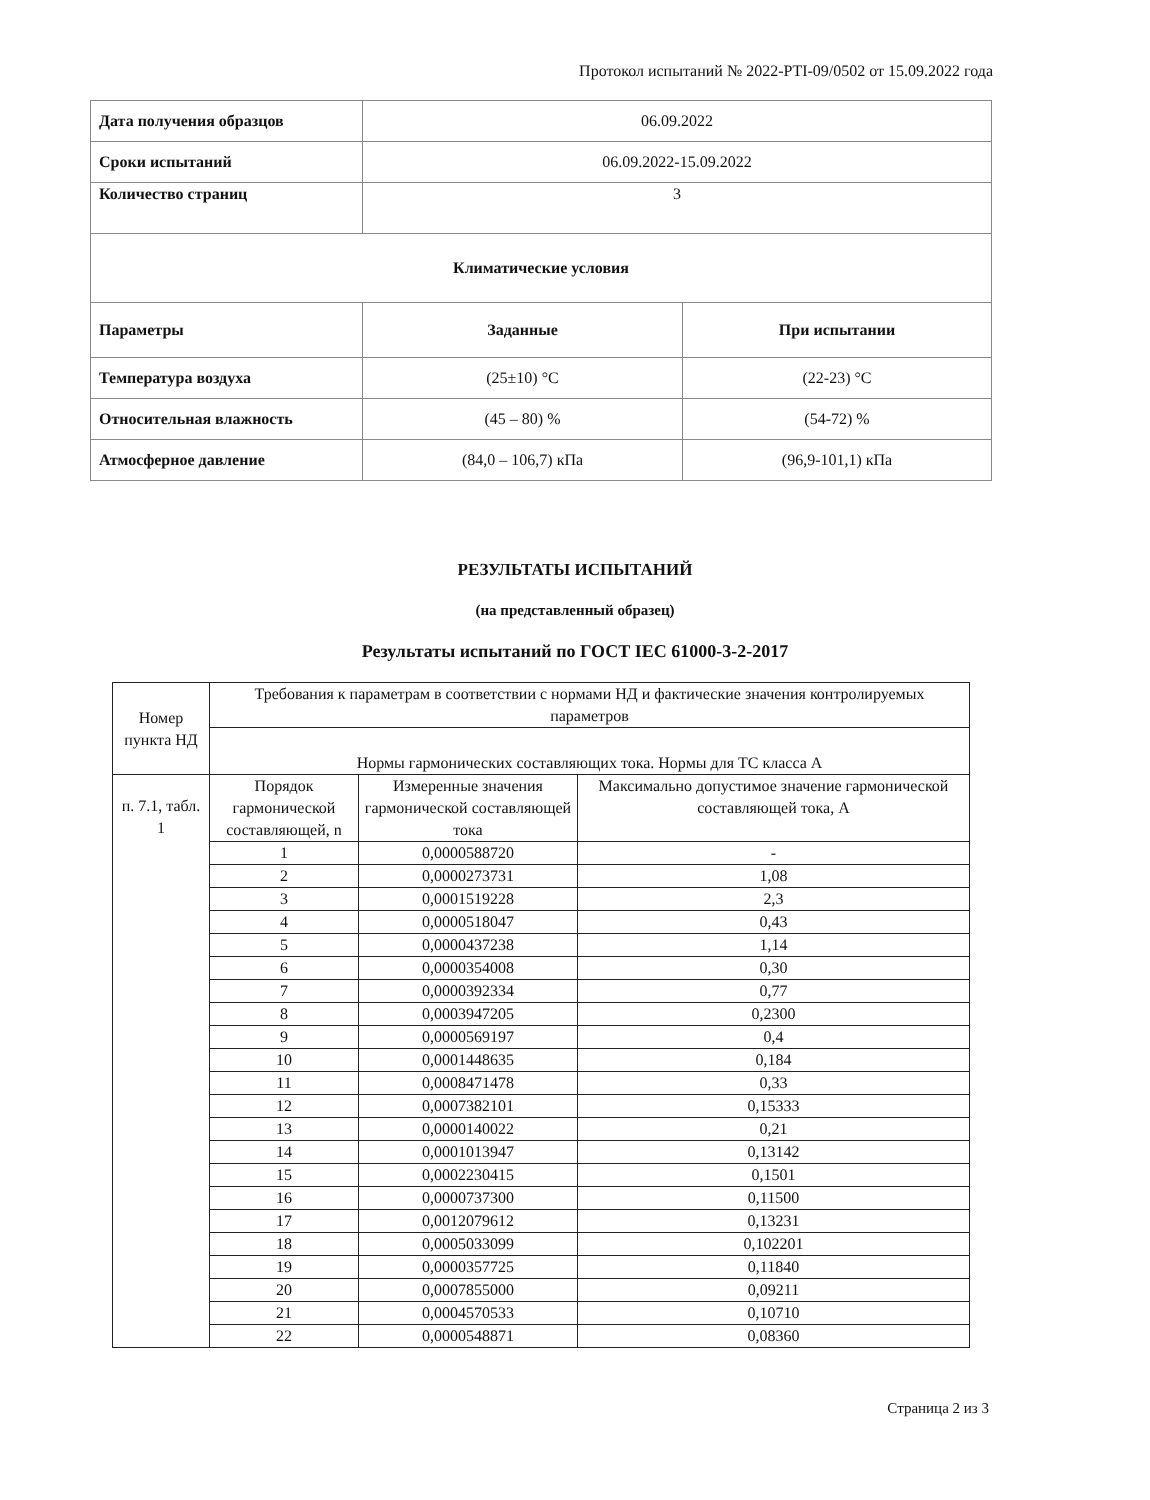Протокол испытаний № 2022-PTI-09/0502 от 15.09.2022 года
| Дата получения образцов | 06.09.2022 | |
| Сроки испытаний | 06.09.2022-15.09.2022 | |
| Количество страниц | 3 | |
| Климатические условия | | |
| Параметры | Заданные | При испытании |
| Температура воздуха | (25±10) °C | (22-23) °C |
| Относительная влажность | (45 – 80) % | (54-72) % |
| Атмосферное давление | (84,0 – 106,7) кПа | (96,9-101,1) кПа |
РЕЗУЛЬТАТЫ ИСПЫТАНИЙ
(на представленный образец)
Результаты испытаний по ГОСТ IEC 61000-3-2-2017
| Номер пункта НД | Требования к параметрам в соответствии с нормами НД и фактические значения контролируемых параметров | | |
| | Нормы гармонических составляющих тока. Нормы для ТС класса А | | |
| п. 7.1, табл. 1 | Порядок гармонической составляющей, n | Измеренные значения гармонической составляющей тока | Максимально допустимое значение гармонической составляющей тока, А |
| | 1 | 0,0000588720 | - |
| | 2 | 0,0000273731 | 1,08 |
| | 3 | 0,0001519228 | 2,3 |
| | 4 | 0,0000518047 | 0,43 |
| | 5 | 0,0000437238 | 1,14 |
| | 6 | 0,0000354008 | 0,30 |
| | 7 | 0,0000392334 | 0,77 |
| | 8 | 0,0003947205 | 0,2300 |
| | 9 | 0,0000569197 | 0,4 |
| | 10 | 0,0001448635 | 0,184 |
| | 11 | 0,0008471478 | 0,33 |
| | 12 | 0,0007382101 | 0,15333 |
| | 13 | 0,0000140022 | 0,21 |
| | 14 | 0,0001013947 | 0,13142 |
| | 15 | 0,0002230415 | 0,1501 |
| | 16 | 0,0000737300 | 0,11500 |
| | 17 | 0,0012079612 | 0,13231 |
| | 18 | 0,0005033099 | 0,102201 |
| | 19 | 0,0000357725 | 0,11840 |
| | 20 | 0,0007855000 | 0,09211 |
| | 21 | 0,0004570533 | 0,10710 |
| | 22 | 0,0000548871 | 0,08360 |
Страница 2 из 3